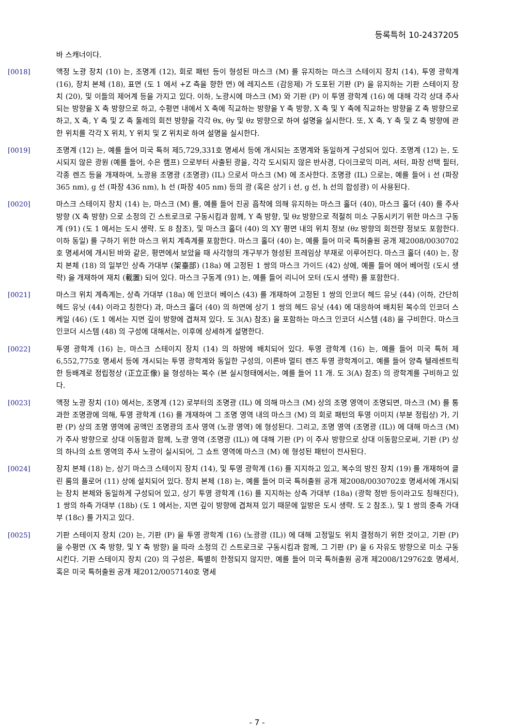등록특허 10-2437205
바 스캐너이다.
[0018] 액정 노광 장치 (10) 는, 조명계 (12), 회로 패턴 등이 형성된 마스크 (M) 를 유지하는 마스크 스테이지 장치 (14), 투영 광학계 (16), 장치 본체 (18), 표면 (도 1 에서 +Z 측을 향한 면) 에 레지스트 (감응제) 가 도포된 기판 (P) 을 유지하는 기판 스테이지 장치 (20), 및 이들의 제어계 등을 가지고 있다. 이하, 노광시에 마스크 (M) 와 기판 (P) 이 투영 광학계 (16) 에 대해 각각 상대 주사되는 방향을 X 축 방향으로 하고, 수평면 내에서 X 축에 직교하는 방향을 Y 축 방향, X 축 및 Y 축에 직교하는 방향을 Z 축 방향으로 하고, X 축, Y 축 및 Z 축 둘레의 회전 방향을 각각 θx, θy 및 θz 방향으로 하여 설명을 실시한다. 또, X 축, Y 축 및 Z 축 방향에 관한 위치를 각각 X 위치, Y 위치 및 Z 위치로 하여 설명을 실시한다.
[0019] 조명계 (12) 는, 예를 들어 미국 특허 제5,729,331호 명세서 등에 개시되는 조명계와 동일하게 구성되어 있다. 조명계 (12) 는, 도시되지 않은 광원 (예를 들어, 수은 램프) 으로부터 사출된 광을, 각각 도시되지 않은 반사경, 다이크로익 미러, 셔터, 파장 선택 필터, 각종 렌즈 등을 개재하여, 노광용 조명광 (조명광) (IL) 으로서 마스크 (M) 에 조사한다. 조명광 (IL) 으로는, 예를 들어 i 선 (파장 365 nm), g 선 (파장 436 nm), h 선 (파장 405 nm) 등의 광 (혹은 상기 i 선, g 선, h 선의 합성광) 이 사용된다.
[0020] 마스크 스테이지 장치 (14) 는, 마스크 (M) 를, 예를 들어 진공 흡착에 의해 유지하는 마스크 홀더 (40), 마스크 홀더 (40) 를 주사 방향 (X 축 방향) 으로 소정의 긴 스트로크로 구동시킴과 함께, Y 축 방향, 및 θz 방향으로 적절히 미소 구동시키기 위한 마스크 구동계 (91) (도 1 에서는 도시 생략. 도 8 참조), 및 마스크 홀더 (40) 의 XY 평면 내의 위치 정보 (θz 방향의 회전량 정보도 포함한다. 이하 동일) 를 구하기 위한 마스크 위치 계측계를 포함한다. 마스크 홀더 (40) 는, 예를 들어 미국 특허출원 공개 제2008/0030702호 명세서에 개시된 바와 같은, 평면에서 보았을 때 사각형의 개구부가 형성된 프레임상 부재로 이루어진다. 마스크 홀더 (40) 는, 장치 본체 (18) 의 일부인 상측 가대부 (架臺部) (18a) 에 고정된 1 쌍의 마스크 가이드 (42) 상에, 예를 들어 에어 베어링 (도시 생략) 을 개재하여 재치 (載置) 되어 있다. 마스크 구동계 (91) 는, 예를 들어 리니어 모터 (도시 생략) 를 포함한다.
[0021] 마스크 위치 계측계는, 상측 가대부 (18a) 에 인코더 베이스 (43) 를 개재하여 고정된 1 쌍의 인코더 헤드 유닛 (44) (이하, 간단히 헤드 유닛 (44) 이라고 칭한다) 과, 마스크 홀더 (40) 의 하면에 상기 1 쌍의 헤드 유닛 (44) 에 대응하여 배치된 복수의 인코더 스케일 (46) (도 1 에서는 지면 깊이 방향에 겹쳐져 있다. 도 3(A) 참조) 을 포함하는 마스크 인코더 시스템 (48) 을 구비한다. 마스크 인코더 시스템 (48) 의 구성에 대해서는, 이후에 상세하게 설명한다.
[0022] 투영 광학계 (16) 는, 마스크 스테이지 장치 (14) 의 하방에 배치되어 있다. 투영 광학계 (16) 는, 예를 들어 미국 특허 제6,552,775호 명세서 등에 개시되는 투영 광학계와 동일한 구성의, 이른바 멀티 렌즈 투영 광학계이고, 예를 들어 양측 텔레센트릭한 등배계로 정립정상 (正立正像) 을 형성하는 복수 (본 실시형태에서는, 예를 들어 11 개. 도 3(A) 참조) 의 광학계를 구비하고 있다.
[0023] 액정 노광 장치 (10) 에서는, 조명계 (12) 로부터의 조명광 (IL) 에 의해 마스크 (M) 상의 조명 영역이 조명되면, 마스크 (M) 를 통과한 조명광에 의해, 투영 광학계 (16) 를 개재하여 그 조명 영역 내의 마스크 (M) 의 회로 패턴의 투영 이미지 (부분 정립상) 가, 기판 (P) 상의 조명 영역에 공액인 조명광의 조사 영역 (노광 영역) 에 형성된다. 그리고, 조명 영역 (조명광 (IL)) 에 대해 마스크 (M) 가 주사 방향으로 상대 이동함과 함께, 노광 영역 (조명광 (IL)) 에 대해 기판 (P) 이 주사 방향으로 상대 이동함으로써, 기판 (P) 상의 하나의 쇼트 영역의 주사 노광이 실시되어, 그 쇼트 영역에 마스크 (M) 에 형성된 패턴이 전사된다.
[0024] 장치 본체 (18) 는, 상기 마스크 스테이지 장치 (14), 및 투영 광학계 (16) 를 지지하고 있고, 복수의 방진 장치 (19) 를 개재하여 클린 룸의 플로어 (11) 상에 설치되어 있다. 장치 본체 (18) 는, 예를 들어 미국 특허출원 공개 제2008/0030702호 명세서에 개시되는 장치 본체와 동일하게 구성되어 있고, 상기 투영 광학계 (16) 를 지지하는 상측 가대부 (18a) (광학 정반 등이라고도 칭해진다), 1 쌍의 하측 가대부 (18b) (도 1 에서는, 지면 깊이 방향에 겹쳐져 있기 때문에 일방은 도시 생략. 도 2 참조.), 및 1 쌍의 중측 가대부 (18c) 를 가지고 있다.
[0025] 기판 스테이지 장치 (20) 는, 기판 (P) 을 투영 광학계 (16) (노광광 (IL)) 에 대해 고정밀도 위치 결정하기 위한 것이고, 기판 (P) 을 수평면 (X 축 방향, 및 Y 축 방향) 을 따라 소정의 긴 스트로크로 구동시킴과 함께, 그 기판 (P) 을 6 자유도 방향으로 미소 구동시킨다. 기판 스테이지 장치 (20) 의 구성은, 특별히 한정되지 않지만, 예를 들어 미국 특허출원 공개 제2008/129762호 명세서, 혹은 미국 특허출원 공개 제2012/0057140호 명세
- 7 -